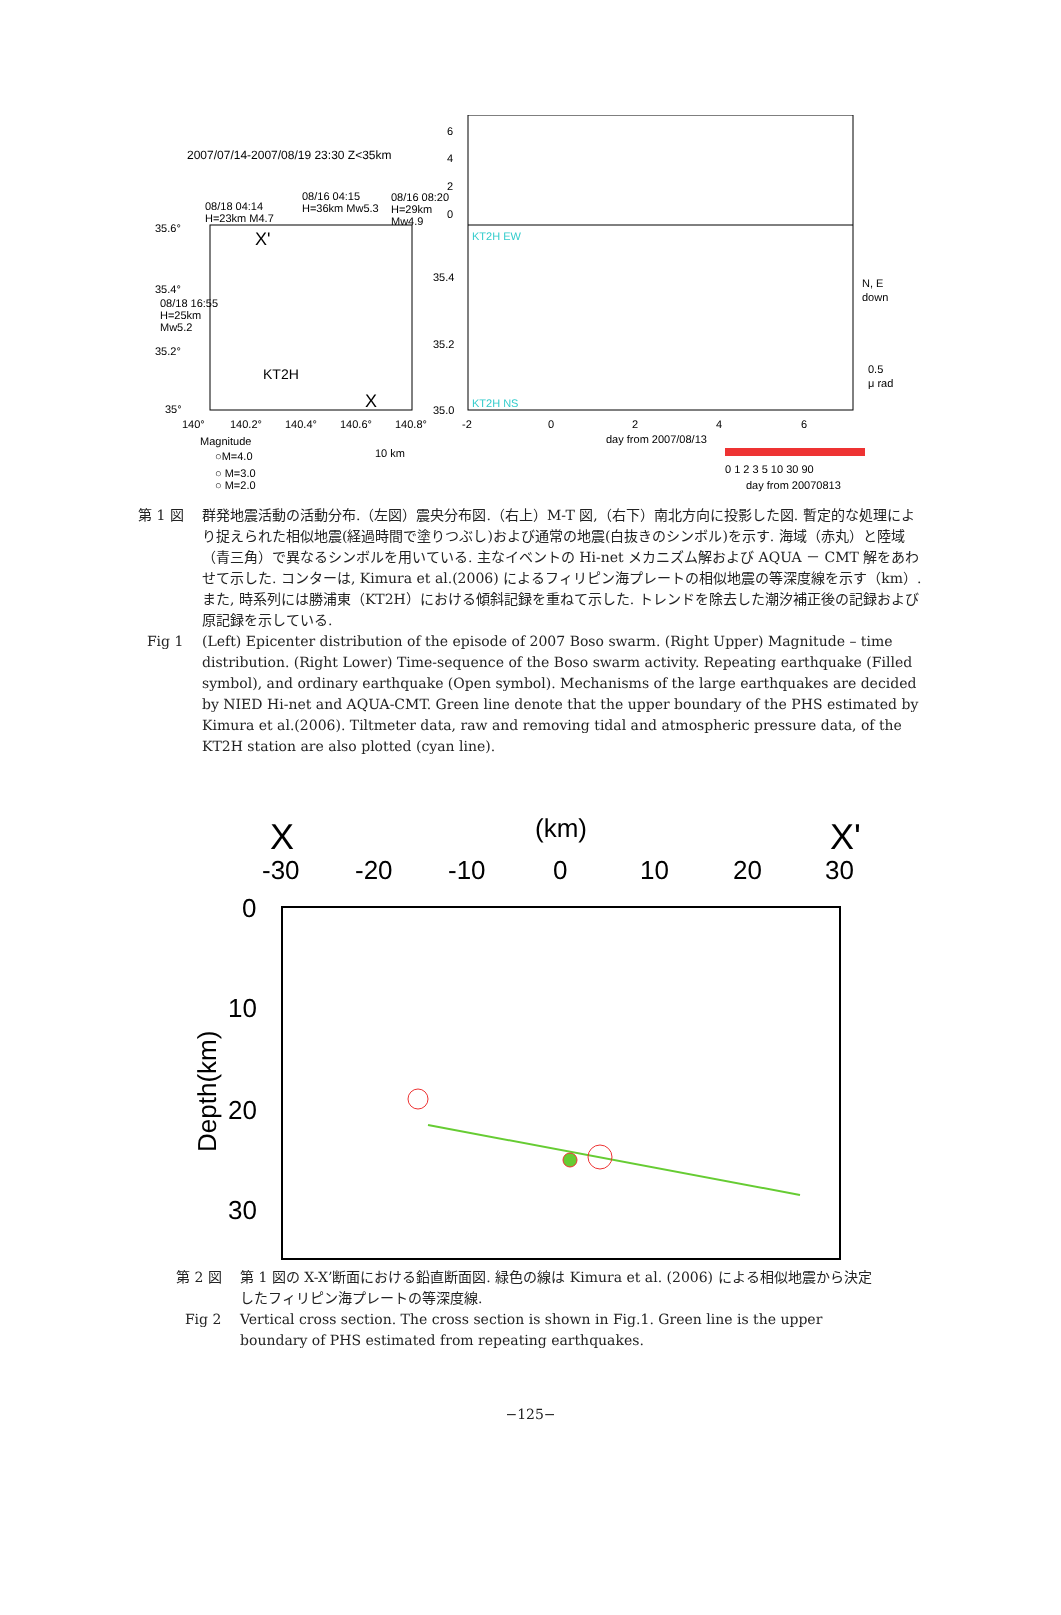2007/07/14-2007/08/19 23:30 Z<35km
08/18 04:14
H=23km M4.7
08/16 04:15
H=36km Mw5.3
08/16 08:20
H=29km
Mw4.9
35.6°
35.4°
35.2°
35°
08/18 16:55
H=25km
Mw5.2
X'
X
KT2H
140°
140.2°
140.4°
140.6°
140.8°
Magnitude
○M=4.0
○ M=3.0
○ M=2.0
10 km
6
4
2
0
35.4
35.2
35.0
KT2H EW
KT2H NS
-2
0
2
4
6
day from 2007/08/13
N, E
down
0.5
μ rad
0 1 2 3 5 10 30 90
day from 20070813
第 1 図 群発地震活動の活動分布.（左図）震央分布図.（右上）M-T 図,（右下）南北方向に投影した図. 暫定的な処理により捉えられた相似地震(経過時間で塗りつぶし)および通常の地震(白抜きのシンボル)を示す. 海域（赤丸）と陸域（青三角）で異なるシンボルを用いている. 主なイベントの Hi-net メカニズム解および AQUA － CMT 解をあわせて示した. コンターは, Kimura et al.(2006) によるフィリピン海プレートの相似地震の等深度線を示す（km）. また, 時系列には勝浦東（KT2H）における傾斜記録を重ねて示した. トレンドを除去した潮汐補正後の記録および原記録を示している.
Fig 1 (Left) Epicenter distribution of the episode of 2007 Boso swarm. (Right Upper) Magnitude – time distribution. (Right Lower) Time-sequence of the Boso swarm activity. Repeating earthquake (Filled symbol), and ordinary earthquake (Open symbol). Mechanisms of the large earthquakes are decided by NIED Hi-net and AQUA-CMT. Green line denote that the upper boundary of the PHS estimated by Kimura et al.(2006). Tiltmeter data, raw and removing tidal and atmospheric pressure data, of the KT2H station are also plotted (cyan line).
X
(km)
X'
-30
-20
-10
0
10
20
30
0
10
20
30
Depth(km)
第 2 図 第 1 図の X-X’断面における鉛直断面図. 緑色の線は Kimura et al. (2006) による相似地震から決定したフィリピン海プレートの等深度線.
Fig 2 Vertical cross section. The cross section is shown in Fig.1. Green line is the upper boundary of PHS estimated from repeating earthquakes.
−125−